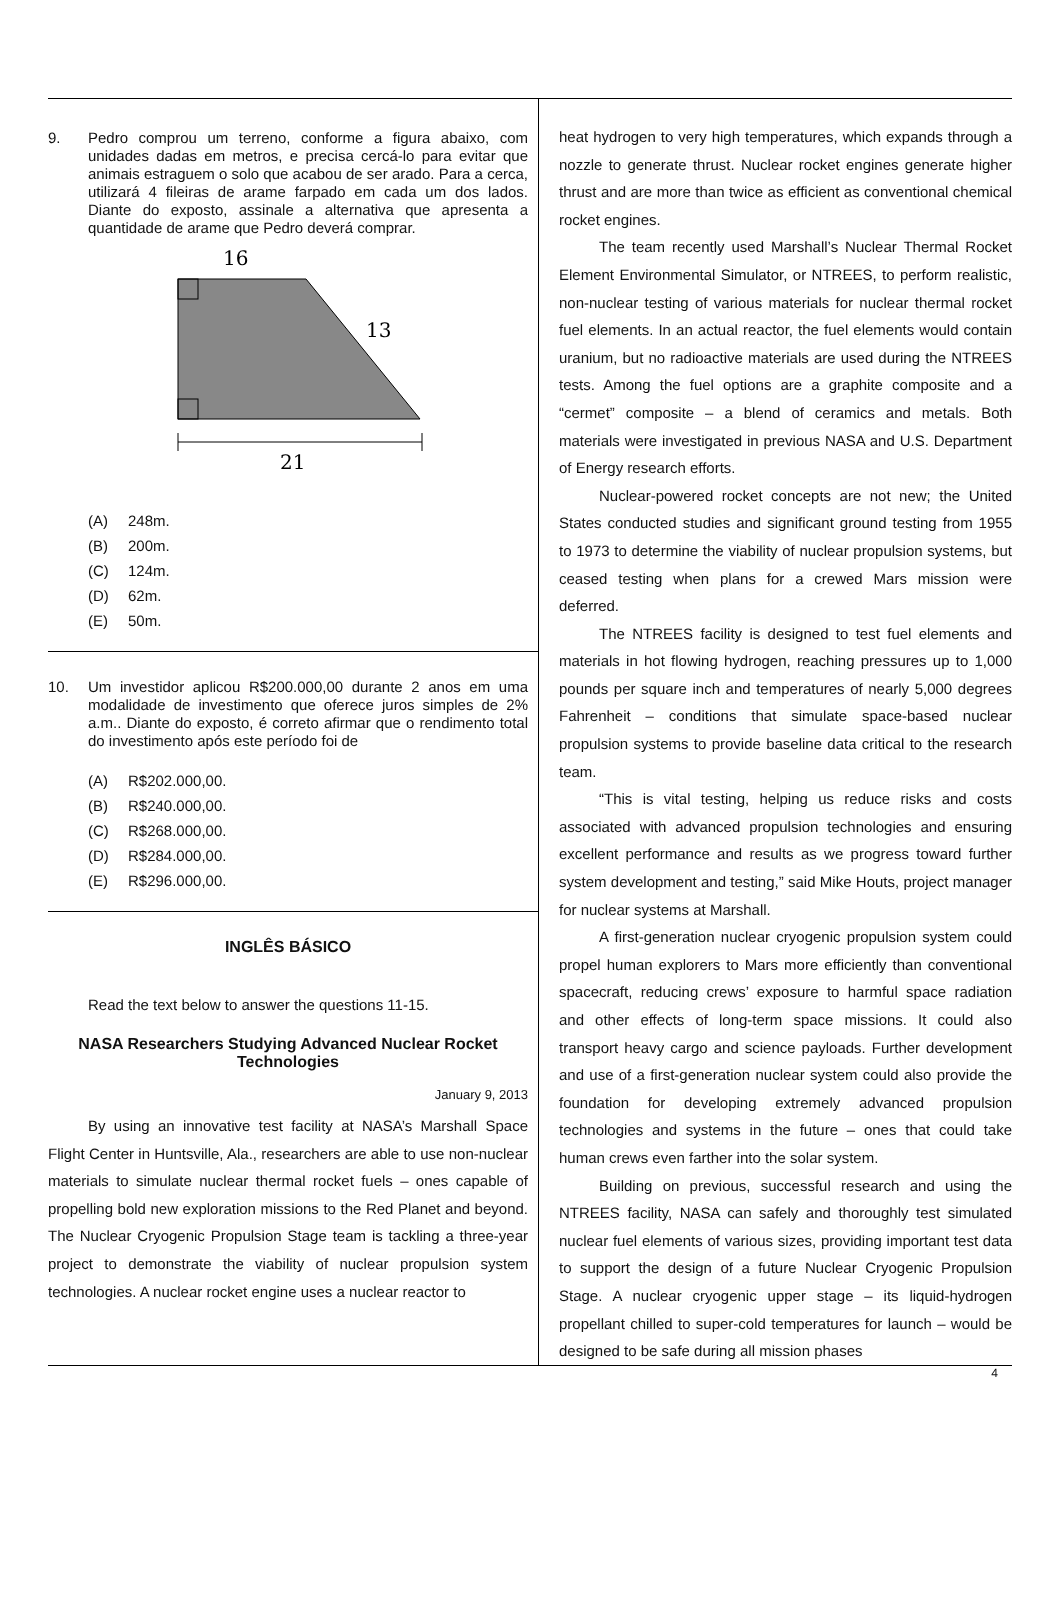9. Pedro comprou um terreno, conforme a figura abaixo, com unidades dadas em metros, e precisa cercá-lo para evitar que animais estraguem o solo que acabou de ser arado. Para a cerca, utilizará 4 fileiras de arame farpado em cada um dos lados. Diante do exposto, assinale a alternativa que apresenta a quantidade de arame que Pedro deverá comprar.
16
13
21
(A) 248m.
(B) 200m.
(C) 124m.
(D) 62m.
(E) 50m.
10. Um investidor aplicou R$200.000,00 durante 2 anos em uma modalidade de investimento que oferece juros simples de 2% a.m.. Diante do exposto, é correto afirmar que o rendimento total do investimento após este período foi de
(A) R$202.000,00.
(B) R$240.000,00.
(C) R$268.000,00.
(D) R$284.000,00.
(E) R$296.000,00.
INGLÊS BÁSICO
Read the text below to answer the questions 11-15.
NASA Researchers Studying Advanced Nuclear Rocket Technologies
January 9, 2013
By using an innovative test facility at NASA’s Marshall Space Flight Center in Huntsville, Ala., researchers are able to use non-nuclear materials to simulate nuclear thermal rocket fuels – ones capable of propelling bold new exploration missions to the Red Planet and beyond. The Nuclear Cryogenic Propulsion Stage team is tackling a three-year project to demonstrate the viability of nuclear propulsion system technologies. A nuclear rocket engine uses a nuclear reactor to
heat hydrogen to very high temperatures, which expands through a nozzle to generate thrust. Nuclear rocket engines generate higher thrust and are more than twice as efficient as conventional chemical rocket engines.
The team recently used Marshall’s Nuclear Thermal Rocket Element Environmental Simulator, or NTREES, to perform realistic, non-nuclear testing of various materials for nuclear thermal rocket fuel elements. In an actual reactor, the fuel elements would contain uranium, but no radioactive materials are used during the NTREES tests. Among the fuel options are a graphite composite and a “cermet” composite – a blend of ceramics and metals. Both materials were investigated in previous NASA and U.S. Department of Energy research efforts.
Nuclear-powered rocket concepts are not new; the United States conducted studies and significant ground testing from 1955 to 1973 to determine the viability of nuclear propulsion systems, but ceased testing when plans for a crewed Mars mission were deferred.
The NTREES facility is designed to test fuel elements and materials in hot flowing hydrogen, reaching pressures up to 1,000 pounds per square inch and temperatures of nearly 5,000 degrees Fahrenheit – conditions that simulate space-based nuclear propulsion systems to provide baseline data critical to the research team.
“This is vital testing, helping us reduce risks and costs associated with advanced propulsion technologies and ensuring excellent performance and results as we progress toward further system development and testing,” said Mike Houts, project manager for nuclear systems at Marshall.
A first-generation nuclear cryogenic propulsion system could propel human explorers to Mars more efficiently than conventional spacecraft, reducing crews’ exposure to harmful space radiation and other effects of long-term space missions. It could also transport heavy cargo and science payloads. Further development and use of a first-generation nuclear system could also provide the foundation for developing extremely advanced propulsion technologies and systems in the future – ones that could take human crews even farther into the solar system.
Building on previous, successful research and using the NTREES facility, NASA can safely and thoroughly test simulated nuclear fuel elements of various sizes, providing important test data to support the design of a future Nuclear Cryogenic Propulsion Stage. A nuclear cryogenic upper stage – its liquid-hydrogen propellant chilled to super-cold temperatures for launch – would be designed to be safe during all mission phases
4